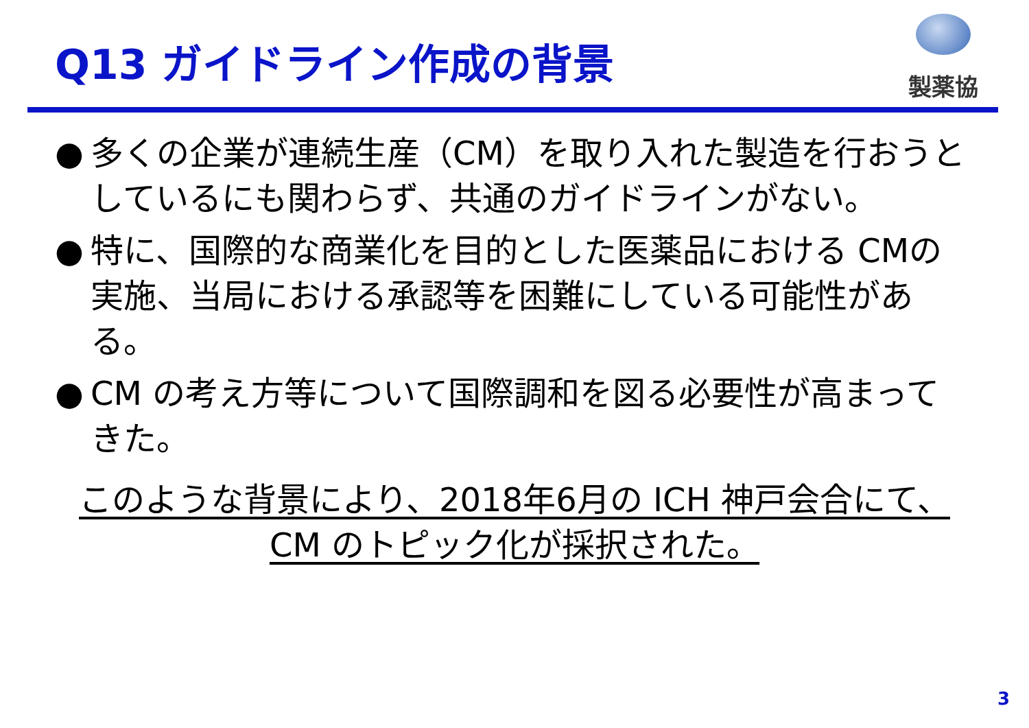Q13 ガイドライン作成の背景
製薬協
● 多くの企業が連続生産（CM）を取り入れた製造を行おうとしているにも関わらず、共通のガイドラインがない。
● 特に、国際的な商業化を目的とした医薬品における CMの実施、当局における承認等を困難にしている可能性がある。
● CM の考え方等について国際調和を図る必要性が高まってきた。
このような背景により、2018年6月の ICH 神戸会合にて、
CM のトピック化が採択された。
3